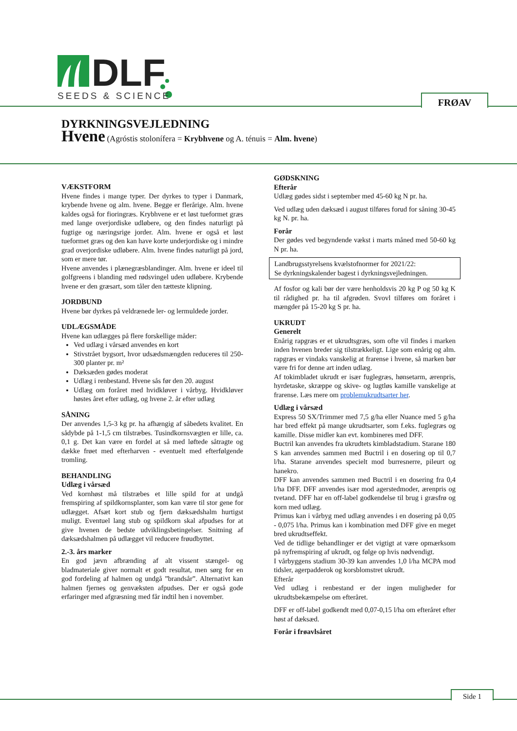DLF
SEEDS & SCIENCE
FRØAV
DYRKNINGSVEJLEDNING
Hvene (Agróstis stolonífera = Krybhvene og A. ténuis = Alm. hvene)
VÆKSTFORM
Hvene findes i mange typer. Der dyrkes to typer i Danmark, krybende hvene og alm. hvene. Begge er flerårige. Alm. hvene kaldes også for fioringræs. Krybhvene er et løst tueformet græs med lange overjordiske udløbere, og den findes naturligt på fugtige og næringsrige jorder. Alm. hvene er også et løst tueformet græs og den kan have korte underjordiske og i mindre grad overjordiske udløbere. Alm. hvene findes naturligt på jord, som er mere tør.
Hvene anvendes i plænegræsblandinger. Alm. hvene er ideel til golfgreens i blanding med rødsvingel uden udløbere. Krybende hvene er den græsart, som tåler den tætteste klipning.
JORDBUND
Hvene bør dyrkes på veldrænede ler- og lermuldede jorder.
UDLÆGSMÅDE
Hvene kan udlægges på flere forskellige måder:
Ved udlæg i vårsæd anvendes en kort
Stivstrået bygsort, hvor udsædsmængden reduceres til 250- 300 planter pr. m²
Dæksæden gødes moderat
Udlæg i renbestand. Hvene sås før den 20. august
Udlæg om foråret med hvidkløver i vårbyg. Hvidkløver høstes året efter udlæg, og hvene 2. år efter udlæg
SÅNING
Der anvendes 1,5-3 kg pr. ha afhængig af såbedets kvalitet. En sådybde på 1-1,5 cm tilstræbes. Tusindkornsvægten er lille, ca. 0,1 g. Det kan være en fordel at så med løftede såtragte og dække frøet med efterharven - eventuelt med efterfølgende tromling.
BEHANDLING
Udlæg i vårsæd
Ved kornhøst må tilstræbes et lille spild for at undgå fremspiring af spildkornsplanter, som kan være til stor gene for udlægget. Afsæt kort stub og fjern dæksædshalm hurtigst muligt. Eventuel lang stub og spildkorn skal afpudses for at give hvenen de bedste udviklingsbetingelser. Snitning af dæksædshalmen på udlægget vil reducere frøudbyttet.
2.-3. års marker
En god jævn afbrænding af alt vissent stængel- og bladmateriale giver normalt et godt resultat, men sørg for en god fordeling af halmen og undgå ”brandsår”. Alternativt kan halmen fjernes og genvæksten afpudses. Der er også gode erfaringer med afgræsning med får indtil hen i november.
GØDSKNING
Efterår
Udlæg gødes sidst i september med 45-60 kg N pr. ha.
Ved udlæg uden dæksæd i august tilføres forud for såning 30-45 kg N. pr. ha.
Forår
Der gødes ved begyndende vækst i marts måned med 50-60 kg N pr. ha.
Landbrugsstyrelsens kvælstofnormer for 2021/22:
Se dyrkningskalender bagest i dyrkningsvejledningen.
Af fosfor og kali bør der være henholdsvis 20 kg P og 50 kg K til rådighed pr. ha til afgrøden. Svovl tilføres om foråret i mængder på 15-20 kg S pr. ha.
UKRUDT
Generelt
Enårig rapgræs er et ukrudtsgræs, som ofte vil findes i marken inden hvenen breder sig tilstrækkeligt. Lige som enårig og alm. rapgræs er vindaks vanskelig at frarense i hvene, så marken bør være fri for denne art inden udlæg.
Af tokimbladet ukrudt er især fuglegræs, hønsetarm, ærenpris, hyrdetaske, skræppe og skive- og lugtløs kamille vanskelige at frarense. Læs mere om problemukrudtsarter her.
Udlæg i vårsæd
Express 50 SX/Trimmer med 7,5 g/ha eller Nuance med 5 g/ha har bred effekt på mange ukrudtsarter, som f.eks. fuglegræs og kamille. Disse midler kan evt. kombineres med DFF.
Buctril kan anvendes fra ukrudtets kimbladstadium. Starane 180 S kan anvendes sammen med Buctril i en dosering op til 0,7 l/ha. Starane anvendes specielt mod burresnerre, pileurt og hanekro.
DFF kan anvendes sammen med Buctril i en dosering fra 0,4 l/ha DFF. DFF anvendes især mod agerstedmoder, ærenpris og tvetand. DFF har en off-label godkendelse til brug i græsfrø og korn med udlæg.
Primus kan i vårbyg med udlæg anvendes i en dosering på 0,05 - 0,075 l/ha. Primus kan i kombination med DFF give en meget bred ukrudtseffekt.
Ved de tidlige behandlinger er det vigtigt at være opmærksom på nyfremspiring af ukrudt, og følge op hvis nødvendigt.
I vårbyggens stadium 30-39 kan anvendes 1,0 l/ha MCPA mod tidsler, agerpadderok og korsblomstret ukrudt.
Efterår
Ved udlæg i renbestand er der ingen muligheder for ukrudtsbekæmpelse om efteråret.
DFF er off-label godkendt med 0,07-0,15 l/ha om efteråret efter høst af dæksæd.
Forår i frøavlsåret
Side 1